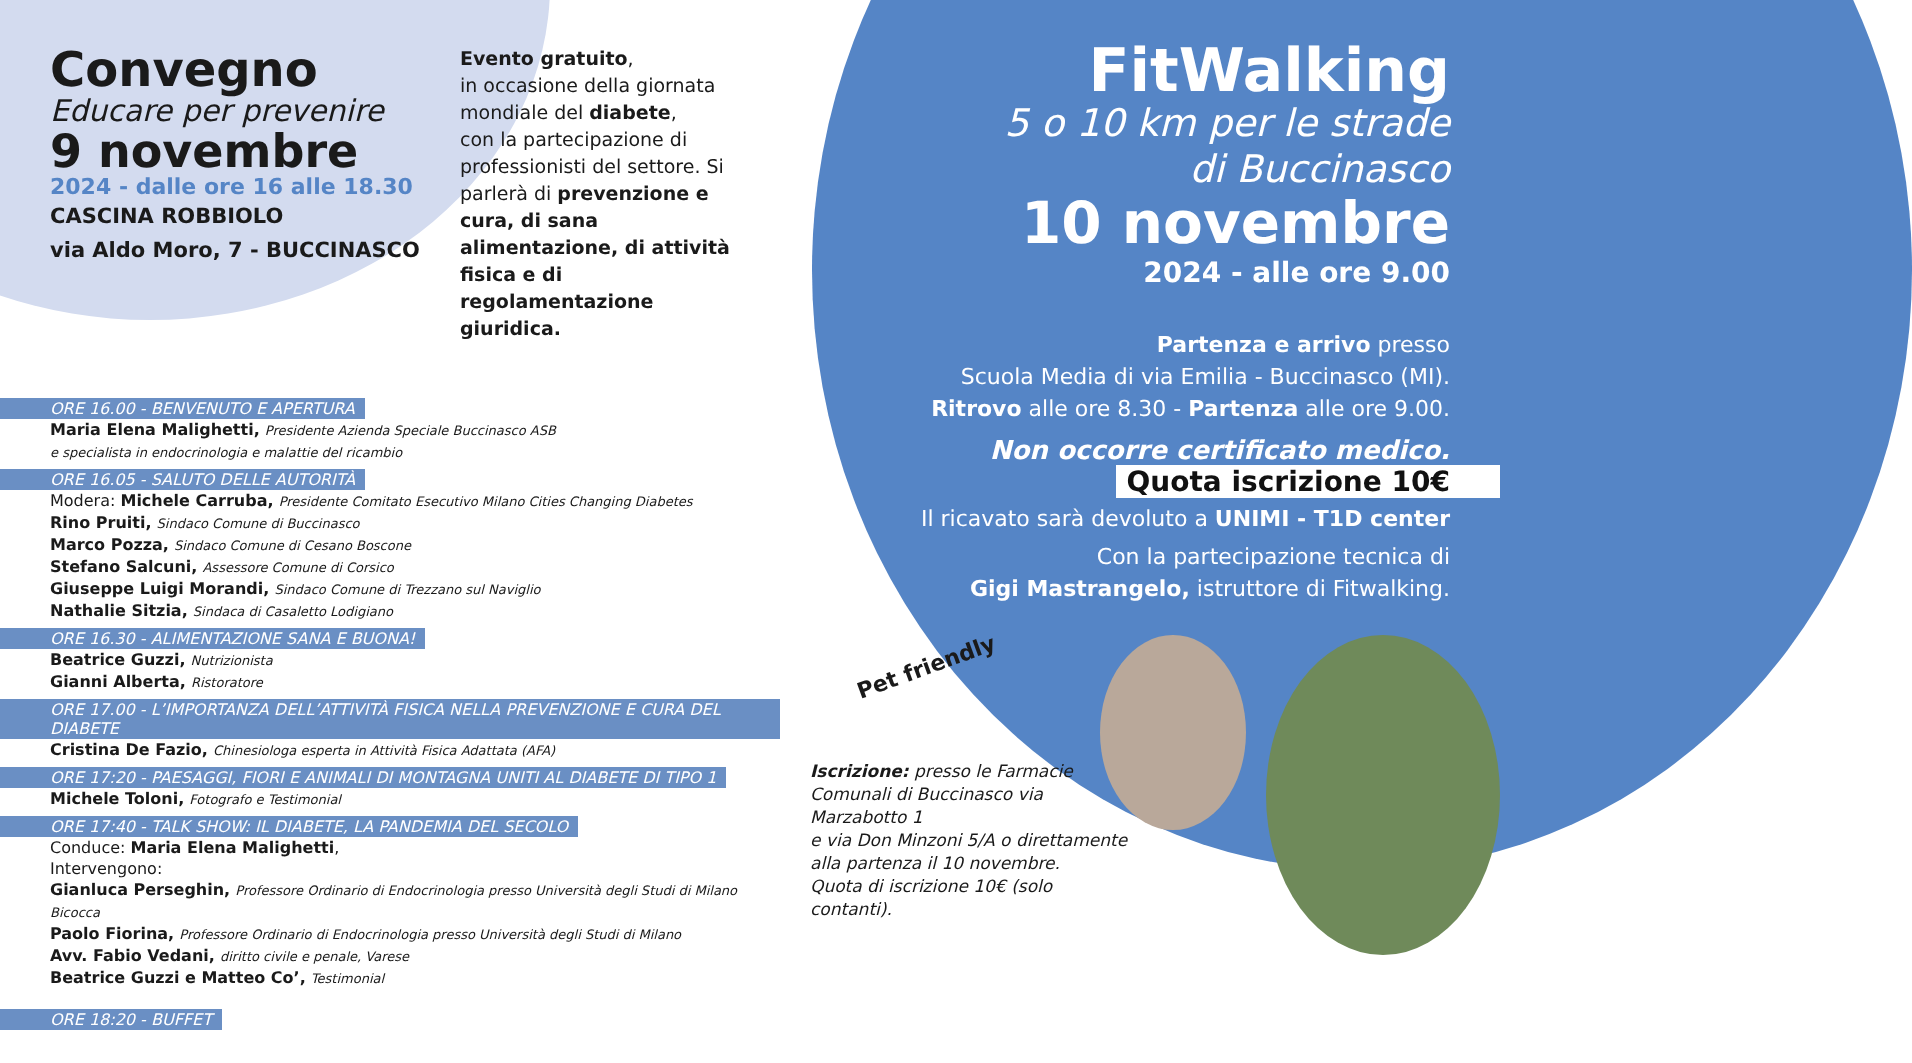Convegno
Educare per prevenire
9 novembre
2024 - dalle ore 16 alle 18.30
CASCINA ROBBIOLO
via Aldo Moro, 7 - BUCCINASCO
Evento gratuito,
in occasione della giornata mondiale del diabete,
con la partecipazione di professionisti del settore. Si parlerà di prevenzione e cura, di sana alimentazione, di attività fisica e di regolamentazione giuridica.
ORE 16.00 - BENVENUTO E APERTURA
Maria Elena Malighetti, Presidente Azienda Speciale Buccinasco ASB
e specialista in endocrinologia e malattie del ricambio
ORE 16.05 - SALUTO DELLE AUTORITÀ
Modera: Michele Carruba, Presidente Comitato Esecutivo Milano Cities Changing Diabetes
Rino Pruiti, Sindaco Comune di Buccinasco
Marco Pozza, Sindaco Comune di Cesano Boscone
Stefano Salcuni, Assessore Comune di Corsico
Giuseppe Luigi Morandi, Sindaco Comune di Trezzano sul Naviglio
Nathalie Sitzia, Sindaca di Casaletto Lodigiano
ORE 16.30 - ALIMENTAZIONE SANA E BUONA!
Beatrice Guzzi, Nutrizionista
Gianni Alberta, Ristoratore
ORE 17.00 - L’IMPORTANZA DELL’ATTIVITÀ FISICA NELLA PREVENZIONE E CURA DEL DIABETE
Cristina De Fazio, Chinesiologa esperta in Attività Fisica Adattata (AFA)
ORE 17:20 - PAESAGGI, FIORI E ANIMALI DI MONTAGNA UNITI AL DIABETE DI TIPO 1
Michele Toloni, Fotografo e Testimonial
ORE 17:40 - TALK SHOW: IL DIABETE, LA PANDEMIA DEL SECOLO
Conduce: Maria Elena Malighetti,
Intervengono:
Gianluca Perseghin, Professore Ordinario di Endocrinologia presso Università degli Studi di Milano Bicocca
Paolo Fiorina, Professore Ordinario di Endocrinologia presso Università degli Studi di Milano
Avv. Fabio Vedani, diritto civile e penale, Varese
Beatrice Guzzi e Matteo Co’, Testimonial
ORE 18:20 - BUFFET
FitWalking
5 o 10 km per le strade
di Buccinasco
10 novembre
2024 - alle ore 9.00
Partenza e arrivo presso
Scuola Media di via Emilia - Buccinasco (MI).
Ritrovo alle ore 8.30 - Partenza alle ore 9.00.
Non occorre certificato medico.
Quota iscrizione 10€
Il ricavato sarà devoluto a UNIMI - T1D center
Con la partecipazione tecnica di
Gigi Mastrangelo, istruttore di Fitwalking.
Pet friendly
Iscrizione: presso le Farmacie Comunali di Buccinasco via Marzabotto 1
e via Don Minzoni 5/A o direttamente alla partenza il 10 novembre.
Quota di iscrizione 10€ (solo contanti).